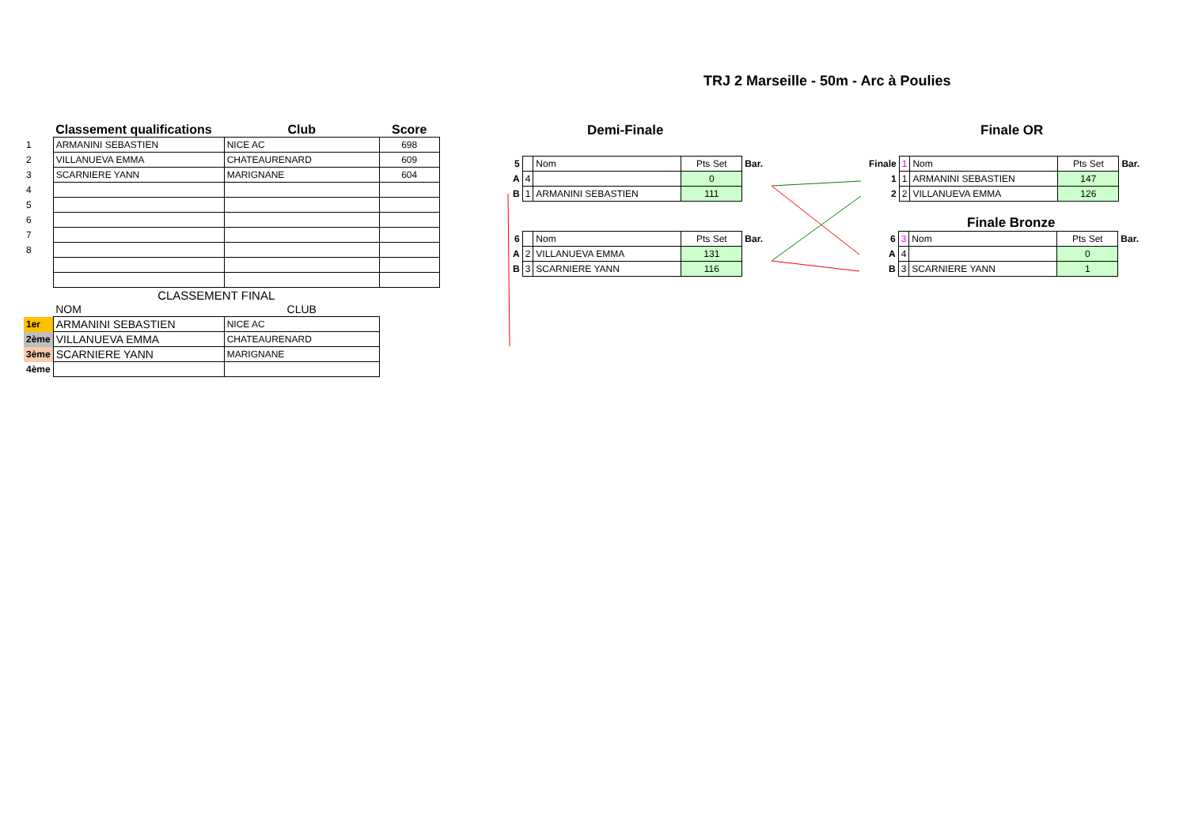TRJ 2 Marseille - 50m - Arc à Poulies
| | Classement qualifications | Club | Score |
| --- | --- | --- | --- |
| 1 | ARMANINI SEBASTIEN | NICE AC | 698 |
| 2 | VILLANUEVA EMMA | CHATEAURENARD | 609 |
| 3 | SCARNIERE YANN | MARIGNANE | 604 |
| 4 | | | |
| 5 | | | |
| 6 | | | |
| 7 | | | |
| 8 | | | |
| | CLASSEMENT FINAL | | |
| | NOM | CLUB | |
| 1er | ARMANINI SEBASTIEN | NICE AC | |
| 2ème | VILLANUEVA EMMA | CHATEAURENARD | |
| 3ème | SCARNIERE YANN | MARIGNANE | |
| 4ème | | | |
Demi-Finale
| 5 | | Nom | Pts Set | Bar. |
| A | 4 | | 0 | |
| B | 1 | ARMANINI SEBASTIEN | 111 | |
| 6 | | Nom | Pts Set | Bar. |
| A | 2 | VILLANUEVA EMMA | 131 | |
| B | 3 | SCARNIERE YANN | 116 | |
Finale OR
| Finale | 1 | Nom | Pts Set | Bar. |
| 1 | 1 | ARMANINI SEBASTIEN | 147 | |
| 2 | 2 | VILLANUEVA EMMA | 126 | |
Finale Bronze
| 6 | 3 | Nom | Pts Set | Bar. |
| A | 4 | | 0 | |
| B | 3 | SCARNIERE YANN | 1 | |